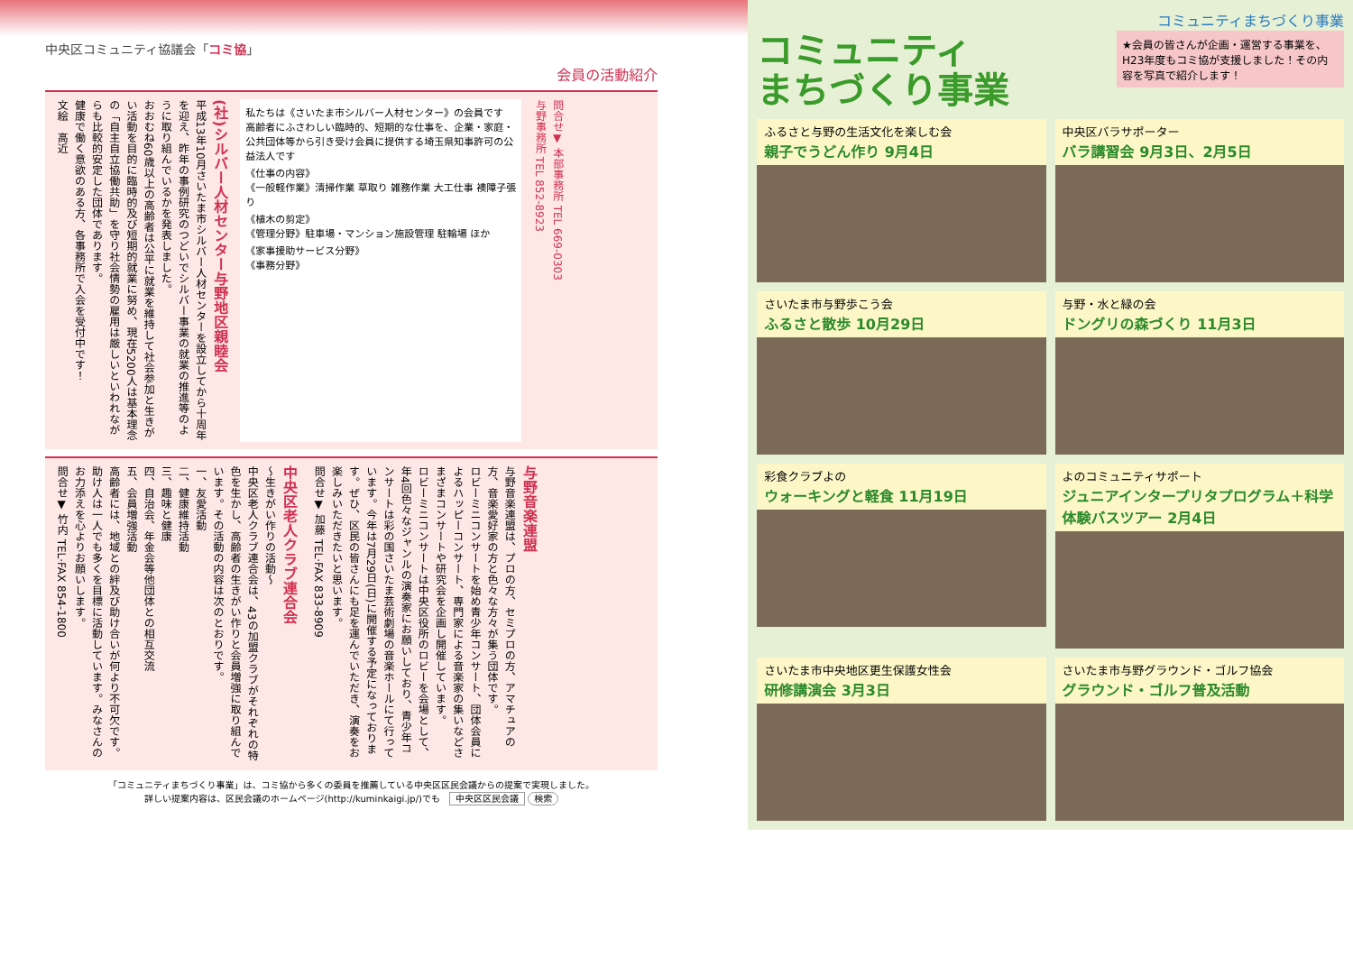中央区コミュニティ協議会「コミ協」
会員の活動紹介
(社)シルバー人材センター与野地区親睦会
平成13年10月さいたま市シルバー人材センターを設立してから十周年を迎え、昨年の事例研究のつどいでシルバー事業の就業の推進等のように取り組んでいるかを発表しました。
おおむね60歳以上の高齢者は公平に就業を維持して社会参加と生きがい活動を目的に臨時的及び短期的就業に努め、現在5200人は基本理念の「自主自立協働共助」を守り社会情勢の雇用は厳しいといわれながらも比較的安定した団体であります。
健康で働く意欲のある方、各事務所で入会を受付中です！
文絵　高近
私たちは《さいたま市シルバー人材センター》の会員です
高齢者にふさわしい臨時的、短期的な仕事を、企業・家庭・公共団体等から引き受け会員に提供する埼玉県知事許可の公益法人です
《仕事の内容》
《一般軽作業》清掃作業 草取り 雑務作業 大工仕事 襖障子張り
《植木の剪定》
《管理分野》駐車場・マンション施設管理 駐輪場 ほか
《家事援助サービス分野》
《事務分野》
問合せ▼ 本部事務所 TEL 669-0303
与野事務所 TEL 852-8923
中央区老人クラブ連合会
〜生きがい作りの活動〜
中央区老人クラブ連合会は、43の加盟クラブがそれぞれの特色を生かし、高齢者の生きがい作りと会員増強に取り組んでいます。その活動の内容は次のとおりです。
一、友愛活動
二、健康維持活動
三、趣味と健康
四、自治会、年金会等他団体との相互交流
五、会員増強活動
高齢者には、地域との絆及び助け合いが何より不可欠です。助け人は一人でも多くを目標に活動しています。みなさんのお力添えを心よりお願いします。
問合せ▼ 竹内 TEL·FAX 854-1800
与野音楽連盟
与野音楽連盟は、プロの方、セミプロの方、アマチュアの方、音楽愛好家の方と色々な方々が集う団体です。
ロビーミニコンサートを始め青少年コンサート、団体会員によるハッピーコンサート、専門家による音楽家の集いなどさまざまコンサートや研究会を企画し開催しています。
ロビーミニコンサートは中央区役所のロビーを会場として、年4回色々なジャンルの演奏家にお願いしており、青少年コンサートは彩の国さいたま芸術劇場の音楽ホールにて行っています。今年は7月29日(日)に開催する予定になっております。ぜひ、区民の皆さんにも足を運んでいただき、演奏をお楽しみいただきたいと思います。
問合せ▼ 加藤 TEL·FAX 833-8909
「コミュニティまちづくり事業」は、コミ協から多くの委員を推薦している中央区区民会議からの提案で実現しました。
詳しい提案内容は、区民会議のホームページ(http://kuminkaigi.jp/)でも　中央区区民会議 検索
コミュニティまちづくり事業
★会員の皆さんが企画・運営する事業を、H23年度もコミ協が支援しました！その内容を写真で紹介します！
コミュニティ
まちづくり事業
ふるさと与野の生活文化を楽しむ会
親子でうどん作り 9月4日
中央区バラサポーター
バラ講習会 9月3日、2月5日
さいたま市与野歩こう会
ふるさと散歩 10月29日
与野・水と緑の会
ドングリの森づくり 11月3日
彩食クラブよの
ウォーキングと軽食 11月19日
よのコミュニティサポート
ジュニアインタープリタプログラム＋科学体験バスツアー 2月4日
さいたま市中央地区更生保護女性会
研修講演会 3月3日
さいたま市与野グラウンド・ゴルフ協会
グラウンド・ゴルフ普及活動